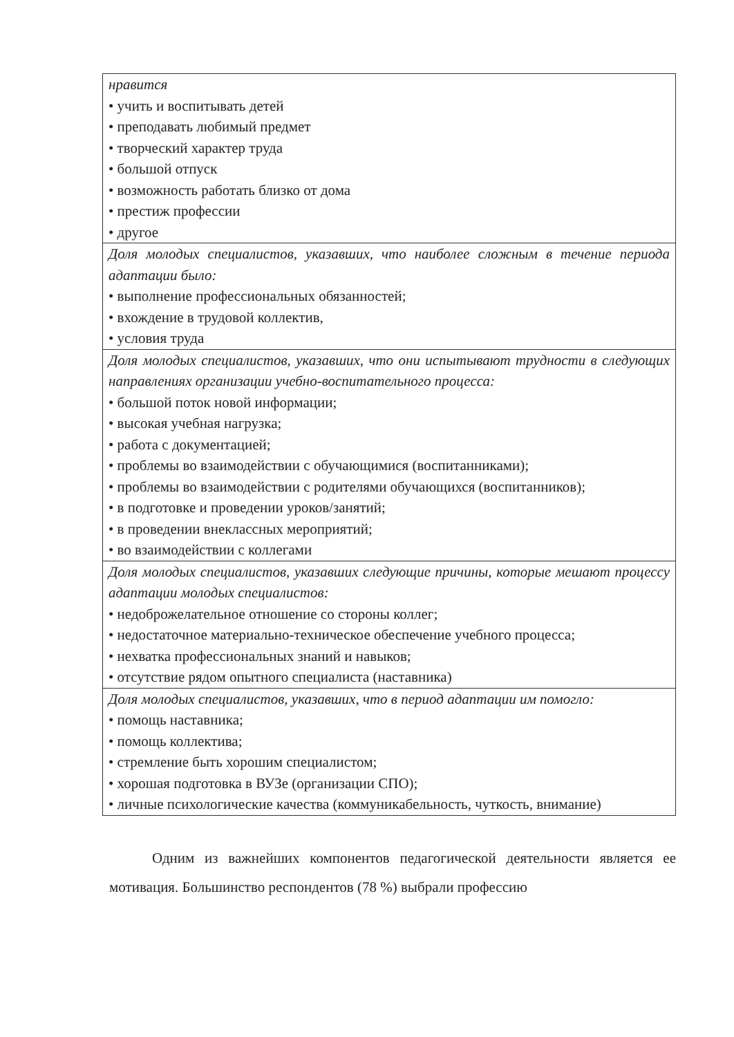| нравится • учить и воспитывать детей • преподавать любимый предмет • творческий характер труда • большой отпуск • возможность работать близко от дома • престиж профессии • другое |
| Доля молодых специалистов, указавших, что наиболее сложным в течение периода адаптации было: • выполнение профессиональных обязанностей; • вхождение в трудовой коллектив, • условия труда |
| Доля молодых специалистов, указавших, что они испытывают трудности в следующих направлениях организации учебно-воспитательного процесса: • большой поток новой информации; • высокая учебная нагрузка; • работа с документацией; • проблемы во взаимодействии с обучающимися (воспитанниками); • проблемы во взаимодействии с родителями обучающихся (воспитанников); • в подготовке и проведении уроков/занятий; • в проведении внеклассных мероприятий; • во взаимодействии с коллегами |
| Доля молодых специалистов, указавших следующие причины, которые мешают процессу адаптации молодых специалистов: • недоброжелательное отношение со стороны коллег; • недостаточное материально-техническое обеспечение учебного процесса; • нехватка профессиональных знаний и навыков; • отсутствие рядом опытного специалиста (наставника) |
| Доля молодых специалистов, указавших, что в период адаптации им помогло: • помощь наставника; • помощь коллектива; • стремление быть хорошим специалистом; • хорошая подготовка в ВУЗе (организации СПО); • личные психологические качества (коммуникабельность, чуткость, внимание) |
Одним из важнейших компонентов педагогической деятельности является ее мотивация. Большинство респондентов (78 %) выбрали профессию